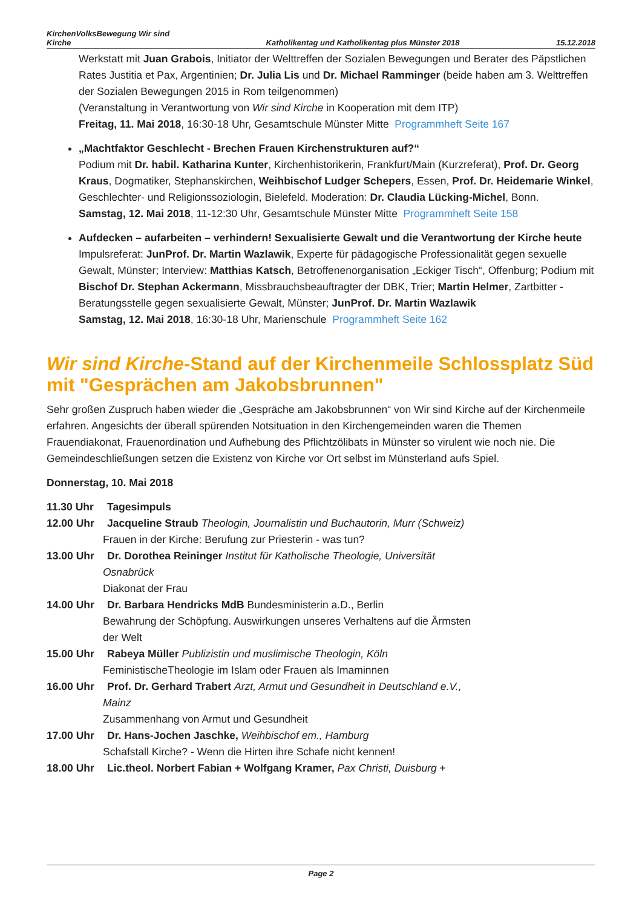KirchenVolksBewegung Wir sind
Kirche
Katholikentag und Katholikentag plus Münster 2018
15.12.2018
Werkstatt mit Juan Grabois, Initiator der Welttreffen der Sozialen Bewegungen und Berater des Päpstlichen Rates Justitia et Pax, Argentinien; Dr. Julia Lis und Dr. Michael Ramminger (beide haben am 3. Welttreffen der Sozialen Bewegungen 2015 in Rom teilgenommen)
(Veranstaltung in Verantwortung von Wir sind Kirche in Kooperation mit dem ITP)
Freitag, 11. Mai 2018, 16:30-18 Uhr, Gesamtschule Münster Mitte Programmheft Seite 167
„Machtfaktor Geschlecht - Brechen Frauen Kirchenstrukturen auf?“
Podium mit Dr. habil. Katharina Kunter, Kirchenhistorikerin, Frankfurt/Main (Kurzreferat), Prof. Dr. Georg Kraus, Dogmatiker, Stephanskirchen, Weihbischof Ludger Schepers, Essen, Prof. Dr. Heidemarie Winkel, Geschlechter- und Religionssoziologin, Bielefeld. Moderation: Dr. Claudia Lücking-Michel, Bonn.
Samstag, 12. Mai 2018, 11-12:30 Uhr, Gesamtschule Münster Mitte Programmheft Seite 158
Aufdecken – aufarbeiten – verhindern! Sexualisierte Gewalt und die Verantwortung der Kirche heute
Impulsreferat: JunProf. Dr. Martin Wazlawik, Experte für pädagogische Professionalität gegen sexuelle Gewalt, Münster; Interview: Matthias Katsch, Betroffenenorganisation „Eckiger Tisch“, Offenburg; Podium mit Bischof Dr. Stephan Ackermann, Missbrauchsbeauftragter der DBK, Trier; Martin Helmer, Zartbitter - Beratungsstelle gegen sexualisierte Gewalt, Münster; JunProf. Dr. Martin Wazlawik
Samstag, 12. Mai 2018, 16:30-18 Uhr, Marienschule Programmheft Seite 162
Wir sind Kirche-Stand auf der Kirchenmeile Schlossplatz Süd
mit "Gesprächen am Jakobsbrunnen"
Sehr großen Zuspruch haben wieder die „Gespräche am Jakobsbrunnen“ von Wir sind Kirche auf der Kirchenmeile erfahren. Angesichts der überall spürenden Notsituation in den Kirchengemeinden waren die Themen Frauendiakonat, Frauenordination und Aufhebung des Pflichtzölibats in Münster so virulent wie noch nie. Die Gemeindeschließungen setzen die Existenz von Kirche vor Ort selbst im Münsterland aufs Spiel.
Donnerstag, 10. Mai 2018
11.30 Uhr Tagesimpuls
12.00 Uhr Jacqueline Straub Theologin, Journalistin und Buchautorin, Murr (Schweiz)
Frauen in der Kirche: Berufung zur Priesterin - was tun?
13.00 Uhr Dr. Dorothea Reininger Institut für Katholische Theologie, Universität
Osnabrück
Diakonat der Frau
14.00 Uhr Dr. Barbara Hendricks MdB Bundesministerin a.D., Berlin
Bewahrung der Schöpfung. Auswirkungen unseres Verhaltens auf die Ärmsten
der Welt
15.00 Uhr Rabeya Müller Publizistin und muslimische Theologin, Köln
FeministischeTheologie im Islam oder Frauen als Imaminnen
16.00 Uhr Prof. Dr. Gerhard Trabert Arzt, Armut und Gesundheit in Deutschland e.V.,
Mainz
Zusammenhang von Armut und Gesundheit
17.00 Uhr Dr. Hans-Jochen Jaschke, Weihbischof em., Hamburg
Schafstall Kirche? - Wenn die Hirten ihre Schafe nicht kennen!
18.00 Uhr Lic.theol. Norbert Fabian + Wolfgang Kramer, Pax Christi, Duisburg +
Page 2